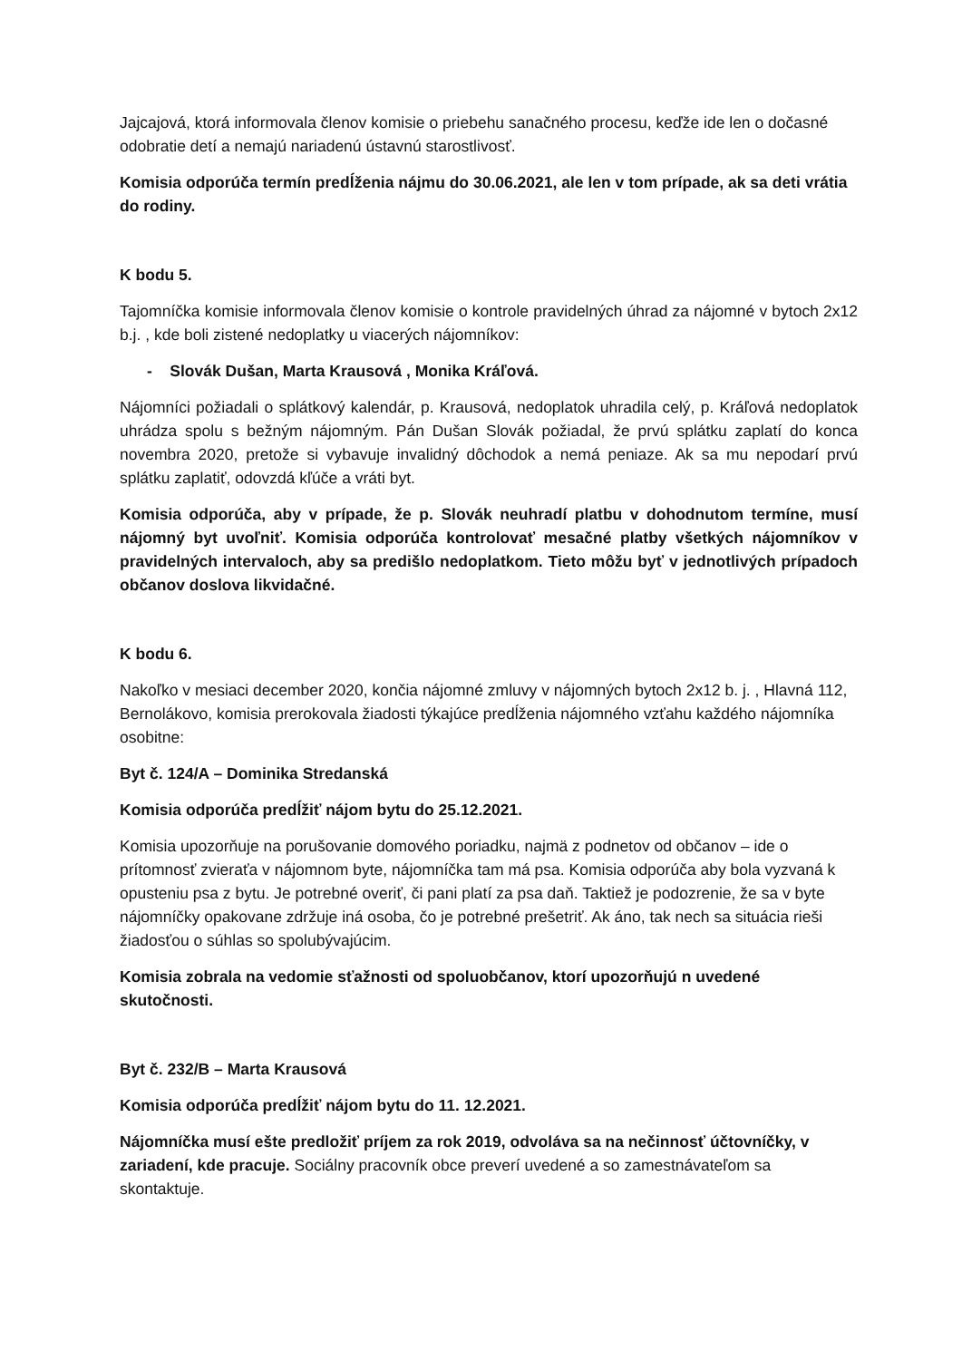Jajcajová, ktorá informovala členov komisie o priebehu sanačného procesu, keďže ide len o dočasné odobratie detí a nemajú nariadenú ústavnú starostlivosť.
Komisia odporúča termín predĺženia nájmu do 30.06.2021, ale len v tom prípade, ak sa deti vrátia do rodiny.
K bodu 5.
Tajomníčka komisie informovala členov komisie o kontrole pravidelných úhrad za nájomné v bytoch 2x12 b.j. , kde boli zistené nedoplatky u viacerých nájomníkov:
- Slovák Dušan, Marta Krausová , Monika Kráľová.
Nájomníci požiadali o splátkový kalendár, p. Krausová, nedoplatok uhradila celý, p. Kráľová nedoplatok uhrádza spolu s bežným nájomným. Pán Dušan Slovák požiadal, že prvú splátku zaplatí do konca novembra 2020, pretože si vybavuje invalidný dôchodok a nemá peniaze. Ak sa mu nepodarí prvú splátku zaplatiť, odovzdá kľúče a vráti byt.
Komisia odporúča, aby v prípade, že p. Slovák neuhradí platbu v dohodnutom termíne, musí nájomný byt uvoľniť. Komisia odporúča kontrolovať mesačné platby všetkých nájomníkov v pravidelných intervaloch, aby sa predišlo nedoplatkom. Tieto môžu byť v jednotlivých prípadoch občanov doslova likvidačné.
K bodu 6.
Nakoľko v mesiaci december 2020, končia nájomné zmluvy v nájomných bytoch 2x12 b. j. , Hlavná 112, Bernolákovo, komisia prerokovala žiadosti týkajúce predĺženia nájomného vzťahu každého nájomníka osobitne:
Byt č. 124/A – Dominika Stredanská
Komisia odporúča predĺžiť nájom bytu do 25.12.2021.
Komisia upozorňuje na porušovanie domového poriadku, najmä z podnetov od občanov – ide o prítomnosť zvieraťa v nájomnom byte, nájomníčka tam má psa. Komisia odporúča aby bola vyzvaná k opusteniu psa z bytu. Je potrebné overiť, či pani platí za psa daň. Taktiež je podozrenie, že sa v byte nájomníčky opakovane zdržuje iná osoba, čo je potrebné prešetriť. Ak áno, tak nech sa situácia rieši žiadosťou o súhlas so spolubývajúcim.
Komisia zobrala na vedomie sťažnosti od spoluobčanov, ktorí upozorňujú n uvedené skutočnosti.
Byt č. 232/B – Marta Krausová
Komisia odporúča predĺžiť nájom bytu do 11. 12.2021.
Nájomníčka musí ešte predložiť príjem za rok 2019, odvoláva sa na nečinnosť účtovníčky, v zariadení, kde pracuje. Sociálny pracovník obce preverí uvedené a so zamestnávateľom sa skontaktuje.